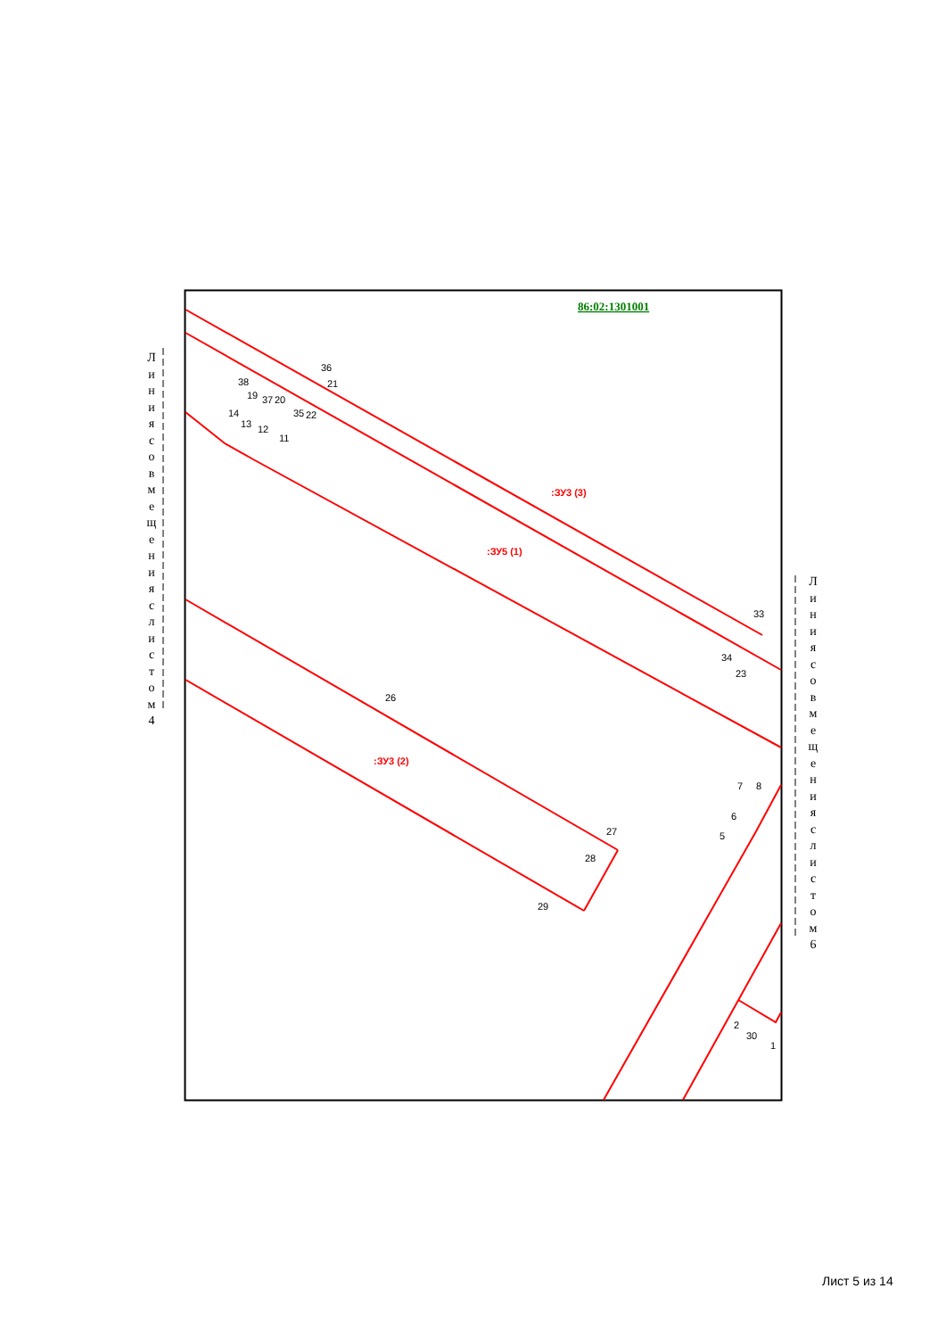Л и н и я с о в м е щ е н и я с л и с т о м 4
Л и н и я с о в м е щ е н и я с л и с т о м 6
86:02:1301001
:ЗУ3 (3)
:ЗУ5 (1)
:ЗУ3 (2)
38
19
37
20
36
21
35
22
14
13
12
11
33
34
23
26
27
28
29
7
8
6
5
2
30
1
Лист 5 из 14